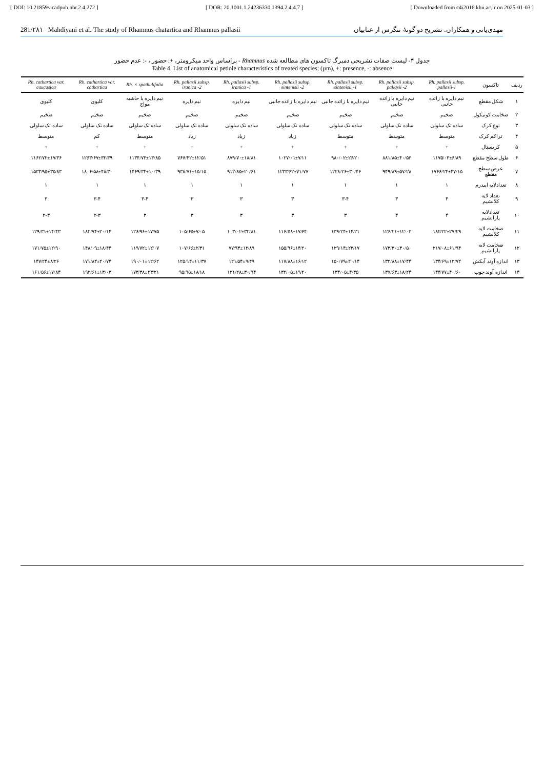[ DOI: 10.21859/acadpub.nbr.2.4.272 ] [ DOR: 20.1001.1.24236330.1394.2.4.4.7 ] [ Downloaded from c4i2016.khu.ac.ir on 2025-01-03 ]
281/۲۸۱ Mahdiyani et al. The study of Rhamnus chatartica and Rhamnus pallasii مهدی‌یانی و همکاران. تشریح دو گونهٔ تنگرس از عنابیان
جدول ۴- لیست صفات تشریحی دمبرگ تاکسون های مطالعه شده Rhamnus - براساس واحد میکرومتر، +: حضور ، -: عدم حضور
Table 4. List of anatomical petiole characteristics of treated species; (µm), +: presence, -: absence
| ردیف | تاکسون | Rh. pallasii subsp. pallasii-1 | Rh. pallasii subsp. pallasii -2 | Rh. pallasii subsp. sintenisii -1 | Rh. pallasii subsp. sintenisii -2 | Rh. pallasii subsp. iranica -1 | Rh. pallasii subsp. iranica -2 | Rh. × spathulifolia | Rh. cathartica var. cathartica | Rh. cathartica var. caucasica |
| --- | --- | --- | --- | --- | --- | --- | --- | --- | --- | --- |
| ۱ | شکل مقطع | نیم دایره با زائده جانبی | نیم دایره با زائده جانبی | نیم دایره با زائده جانبی | نیم دایره با زائده جانبی | نیم دایره | نیم دایره | نیم دایره با حاشیه مواج | کلیوی | کلیوی |
| ۲ | ضخامت کوتیکول | ضخیم | ضخیم | ضخیم | ضخیم | ضخیم | ضخیم | ضخیم | ضخیم | ضخیم |
| ۳ | نوع کرک | ساده تک سلولی | ساده تک سلولی | ساده تک سلولی | ساده تک سلولی | ساده تک سلولی | ساده تک سلولی | ساده تک سلولی | ساده تک سلولی | ساده تک سلولی |
| ۴ | تراکم کرک | متوسط | متوسط | متوسط | زیاد | زیاد | زیاد | متوسط | کم | متوسط |
| ۵ | کریستال | + | + | + | + | + | + | + | + | + |
| ۶ | طول سطح مقطع | ۱۱۷۵/۰۳±۶/۸۹ | ۸۸۱/۸۵±۴۰/۵۳ | ۹۸۰/۰۲±۲۶/۲۰ | ۱۰۲۷/۰۱±۷/۱۱ | ۸۷۹/۷۰±۱۸/۸۱ | ۷۶۷/۴۲±۱۲/۵۱ | ۱۱۳۴/۷۳±۱۳/۸۵ | ۱۲۶۳/۶۷±۳۲/۳۹ | ۱۱۶۲/۷۲±۱۷/۳۶ |
| ۷ | عرض سطح مقطع | ۱۷۶۶/۲۴±۴۷/۱۵ | ۹۴۹/۸۹±۵۷/۲۸ | ۱۲۲۸/۲۶±۳۰/۴۶ | ۱۲۳۳/۶۲±۷۱/۷۷ | ۹۱۲/۸۵±۲۰/۶۱ | ۹۳۸/۷۱±۱۵/۱۵ | ۱۴۶۹/۳۴±۱۰/۳۹ | ۱۸۰۶/۵۸±۴۸/۳۰ | ۱۵۳۳/۹۵±۳۵/۸۳ |
| ۸ | تعدادلایه اپیدرم | ۱ | ۱ | ۱ | ۱ | ۱ | ۱ | ۱ | ۱ | ۱ |
| ۹ | تعداد لایه کلانشیم | ۳ | ۳ | ۳-۴ | ۳ | ۳ | ۳ | ۳-۴ | ۳-۴ | ۳ |
| ۱۰ | تعدادلایه پارانشیم | ۴ | ۴ | ۳ | ۳ | ۳ | ۳ | ۳ | ۲-۳ | ۲-۳ |
| ۱۱ | ضخامت لایه کلانشیم | ۱۸۲/۲۲±۲۷/۲۹ | ۱۲۶/۲۱±۱۲/۰۲ | ۱۳۹/۲۴±۱۴/۲۱ | ۱۱۶/۵۸±۱۷/۶۴ | ۱۰۳/۰۲±۳۲/۸۱ | ۱۰۵/۶۵±۷/۰۵ | ۱۲۶/۹۶±۱۷/۷۵ | ۱۸۲/۷۴±۲۰/۱۴ | ۱۲۹/۳۱±۱۴/۴۳ |
| ۱۲ | ضخامت لایه پارانشیم | ۲۱۷/۰۸±۶۱/۹۴ | ۱۷۳/۳۰±۳۰/۵۰ | ۱۲۹/۱۴±۲۳/۱۷ | ۱۵۵/۹۶±۱۴/۲۰ | ۷۷/۹۳±۱۲/۸۹ | ۱۰۷/۶۶±۲/۳۱ | ۱۱۹/۷۲±۱۲/۰۷ | ۱۴۸/۰۹±۱۸/۴۴ | ۱۷۱/۷۵±۱۲/۹۰ |
| ۱۳ | اندازه آوند آبکش | ۱۳۴/۶۹±۱۲/۷۲ | ۱۳۲/۸۸±۱۷/۴۴ | ۱۵۰/۷۹±۲۰/۱۴ | ۱۱۷/۸۸±۱۶/۱۲ | ۱۲۱/۵۴±۹/۴۹ | ۱۲۵/۱۴±۱۱/۳۷ | ۱۹۰/۰۱±۱۲/۶۲ | ۱۷۱/۸۴±۲۰/۷۴ | ۱۴۷/۲۴±۸/۲۶ |
| ۱۴ | اندازه آوند چوب | ۱۴۴/۷۷±۴۰/۶۰ | ۱۳۷/۶۳±۱۸/۲۴ | ۱۳۴/۰۵±۴/۳۵ | ۱۳۲/۰۵±۱۹/۲۰ | ۱۲۱/۲۸±۳۰/۹۴ | ۹۵/۹۵±۱۸/۱۸ | ۱۷۳/۳۸±۲۳/۲۱ | ۱۹۲/۶۱±۱۳/۰۳ | ۱۶۱/۵۶±۱۷/۸۴ |